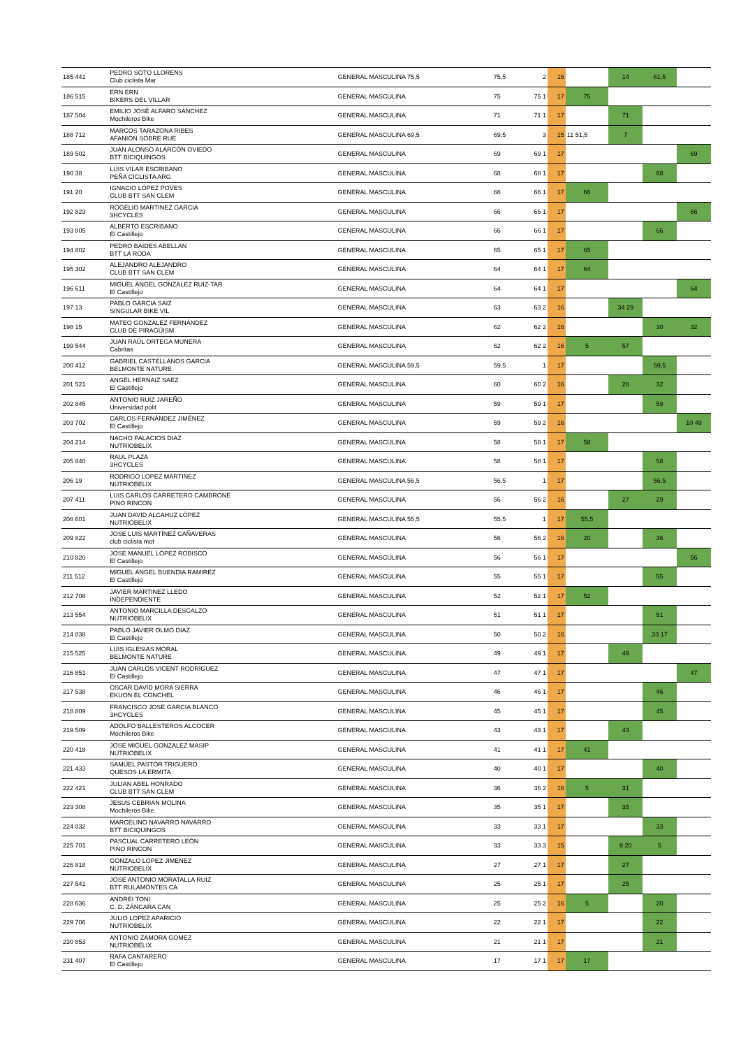| 185 441 | PEDRO SOTO LLORENS Club ciclista Mar | GENERAL MASCULINA 75,5 | 75,5 | 2 | 16 | | 14 | 61,5 | |
| 186 515 | ERN ERN BIKERS DEL VILLAR | GENERAL MASCULINA | 75 | 75 1 | 17 | 75 | | | |
| 187 504 | EMILIO JOSÉ ALFARO SÁNCHEZ Mochileros Bike | GENERAL MASCULINA | 71 | 71 1 | 17 | | 71 | | |
| 188 712 | MARCOS TARAZONA RIBES AFANION SOBRE RUE | GENERAL MASCULINA 69,5 | 69,5 | 3 | 15 | 11 51,5 | 7 | | |
| 189 502 | JUAN ALONSO ALARCÓN OVIEDO BTT BICIQUINGOS | GENERAL MASCULINA | 69 | 69 1 | 17 | | | | 69 |
| 190 38 | LUIS VILAR ESCRIBANO PEÑA CICLISTA ARG | GENERAL MASCULINA | 68 | 68 1 | 17 | | | 68 | |
| 191 20 | IGNACIO LÓPEZ POVES CLUB BTT SAN CLEM | GENERAL MASCULINA | 66 | 66 1 | 17 | 66 | | | |
| 192 823 | ROGELIO MARTINEZ GARCIA 3HCYCLES | GENERAL MASCULINA | 66 | 66 1 | 17 | | | | 66 |
| 193 805 | ALBERTO ESCRIBANO El Castillejo | GENERAL MASCULINA | 66 | 66 1 | 17 | | | 66 | |
| 194 802 | PEDRO BAIDES ABELLAN BTT LA RODA | GENERAL MASCULINA | 65 | 65 1 | 17 | 65 | | | |
| 195 302 | ALEJANDRO ALEJANDRO CLUB BTT SAN CLEM | GENERAL MASCULINA | 64 | 64 1 | 17 | 64 | | | |
| 196 611 | MIGUEL ANGEL GONZALEZ RUIZ-TAR El Castillejo | GENERAL MASCULINA | 64 | 64 1 | 17 | | | | 64 |
| 197 13 | PABLO GARCIA SAIZ SINGULAR BIKE VIL | GENERAL MASCULINA | 63 | 63 2 | 16 | | 34 29 | | |
| 198 15 | MATEO GONZÁLEZ FERNÁNDEZ CLUB DE PIRAGÜISM | GENERAL MASCULINA | 62 | 62 2 | 16 | | | 30 | 32 |
| 199 544 | JUAN RAÚL ORTEGA MUNERA Cabritas | GENERAL MASCULINA | 62 | 62 2 | 16 | 5 | 57 | | |
| 200 412 | GABRIEL CASTELLANOS GARCIA BELMONTE NATURE | GENERAL MASCULINA 59,5 | 59,5 | 1 | 17 | | | 59,5 | |
| 201 521 | ANGEL HERNAIZ SAEZ El Castillejo | GENERAL MASCULINA | 60 | 60 2 | 16 | | 28 | 32 | |
| 202 845 | ANTONIO RUIZ JAREÑO Universidad polit | GENERAL MASCULINA | 59 | 59 1 | 17 | | | 59 | |
| 203 702 | CARLOS FERNÁNDEZ JIMÉNEZ El Castillejo | GENERAL MASCULINA | 59 | 59 2 | 16 | | | | 10 49 |
| 204 214 | NACHO PALACIOS DIAZ NUTRIOBELIX | GENERAL MASCULINA | 58 | 58 1 | 17 | 58 | | | |
| 205 840 | RAUL PLAZA 3HCYCLES | GENERAL MASCULINA | 58 | 58 1 | 17 | | | 58 | |
| 206 19 | RODRIGO LOPEZ MARTINEZ NUTRIOBELIX | GENERAL MASCULINA 56,5 | 56,5 | 1 | 17 | | | 56,5 | |
| 207 411 | LUIS CARLOS CARRETERO CAMBRONE PINO RINCON | GENERAL MASCULINA | 56 | 56 2 | 16 | | 27 | 29 | |
| 208 601 | JUAN DAVID ALCAHUZ LÓPEZ NUTRIOBELIX | GENERAL MASCULINA 55,5 | 55,5 | 1 | 17 | 55,5 | | | |
| 209 822 | JOSE LUIS MARTÍNEZ CAÑAVERAS club ciclista mot | GENERAL MASCULINA | 56 | 56 2 | 16 | 20 | | 36 | |
| 210 820 | JOSE MANUEL LÓPEZ ROBISCO El Castillejo | GENERAL MASCULINA | 56 | 56 1 | 17 | | | | 56 |
| 211 512 | MIGUEL ANGEL BUENDIA RAMIREZ El Castillejo | GENERAL MASCULINA | 55 | 55 1 | 17 | | | 55 | |
| 212 708 | JAVIER MARTINEZ LLEDO INDEPENDIENTE | GENERAL MASCULINA | 52 | 52 1 | 17 | 52 | | | |
| 213 554 | ANTONIO MARCILLA DESCALZO NUTRIOBELIX | GENERAL MASCULINA | 51 | 51 1 | 17 | | | 51 | |
| 214 838 | PABLO JAVIER OLMO DIAZ El Castillejo | GENERAL MASCULINA | 50 | 50 2 | 16 | | | 33 17 | |
| 215 525 | LUIS IGLESIAS MORAL BELMONTE NATURE | GENERAL MASCULINA | 49 | 49 1 | 17 | | 49 | | |
| 216 851 | JUAN CARLOS VICENT RODRIGUEZ El Castillejo | GENERAL MASCULINA | 47 | 47 1 | 17 | | | | 47 |
| 217 538 | OSCAR DAVID MORA SIERRA EKUON EL CONCHEL | GENERAL MASCULINA | 46 | 46 1 | 17 | | | 46 | |
| 218 809 | FRANCISCO JOSE GARCIA BLANCO 3HCYCLES | GENERAL MASCULINA | 45 | 45 1 | 17 | | | 45 | |
| 219 509 | ADOLFO BALLESTEROS ALCOCER Mochileros Bike | GENERAL MASCULINA | 43 | 43 1 | 17 | | 43 | | |
| 220 418 | JOSE MIGUEL GONZALEZ MASIP NUTRIOBELIX | GENERAL MASCULINA | 41 | 41 1 | 17 | 41 | | | |
| 221 433 | SAMUEL PASTOR TRIGUERO QUESOS LA ERMITA | GENERAL MASCULINA | 40 | 40 1 | 17 | | | 40 | |
| 222 421 | JULIAN ABEL HONRADO CLUB BTT SAN CLEM | GENERAL MASCULINA | 36 | 36 2 | 16 | 5 | 31 | | |
| 223 308 | JESUS CEBRIAN MOLINA Mochileros Bike | GENERAL MASCULINA | 35 | 35 1 | 17 | | 35 | | |
| 224 832 | MARCELINO NAVARRO NAVARRO BTT BICIQUINGOS | GENERAL MASCULINA | 33 | 33 1 | 17 | | | 33 | |
| 225 701 | PASCUAL CARRETERO LEÓN PINO RINCON | GENERAL MASCULINA | 33 | 33 3 | 15 | | 8 20 | 5 | |
| 226 818 | GONZALO LOPEZ JIMENEZ NUTRIOBELIX | GENERAL MASCULINA | 27 | 27 1 | 17 | | 27 | | |
| 227 541 | JOSE ANTONIO MORATALLA RUIZ BTT RULAMONTES CA | GENERAL MASCULINA | 25 | 25 1 | 17 | | 25 | | |
| 228 636 | ANDREI TONI C. D. ZÁNCARA CAN | GENERAL MASCULINA | 25 | 25 2 | 16 | 5 | | 20 | |
| 229 706 | JULIO LOPEZ APARICIO NUTRIOBELIX | GENERAL MASCULINA | 22 | 22 1 | 17 | | | 22 | |
| 230 853 | ANTONIO ZAMORA GOMEZ NUTRIOBELIX | GENERAL MASCULINA | 21 | 21 1 | 17 | | | 21 | |
| 231 407 | RAFA CANTARERO El Castillejo | GENERAL MASCULINA | 17 | 17 1 | 17 | 17 | | | |